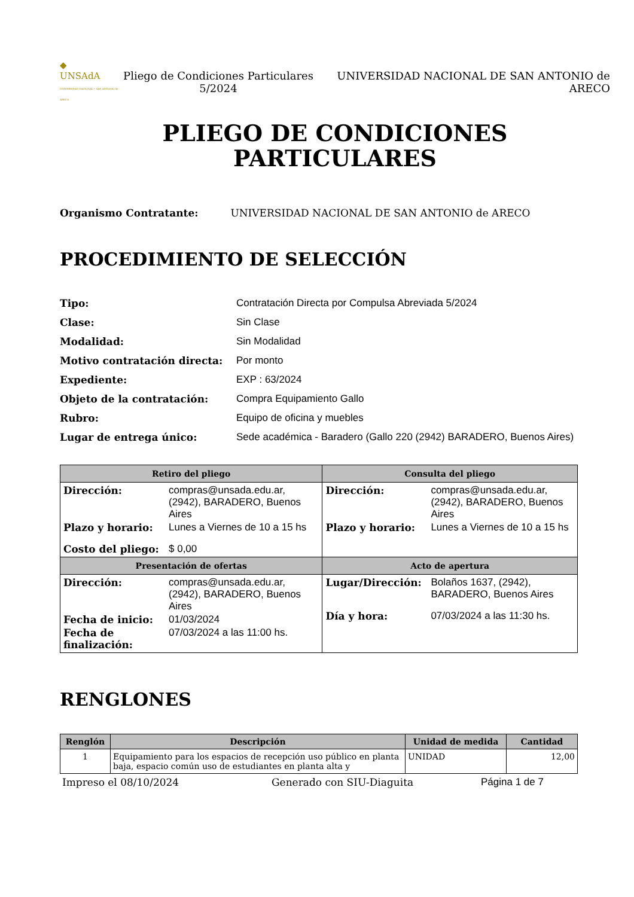◆
UNSAdA
UNIVERSIDAD NACIONAL • SAN ANTONIO de ARECO
Pliego de Condiciones Particulares 5/2024
UNIVERSIDAD NACIONAL DE SAN ANTONIO de ARECO
PLIEGO DE CONDICIONES
PARTICULARES
Organismo Contratante: UNIVERSIDAD NACIONAL DE SAN ANTONIO de ARECO
PROCEDIMIENTO DE SELECCIÓN
| Tipo: | Contratación Directa por Compulsa Abreviada 5/2024 |
| Clase: | Sin Clase |
| Modalidad: | Sin Modalidad |
| Motivo contratación directa: | Por monto |
| Expediente: | EXP : 63/2024 |
| Objeto de la contratación: | Compra Equipamiento Gallo |
| Rubro: | Equipo de oficina y muebles |
| Lugar de entrega único: | Sede académica - Baradero (Gallo 220 (2942) BARADERO, Buenos Aires) |
| Retiro del pliego | Consulta del pliego |
| --- | --- |
| / Dirección: / compras@unsada.edu.ar, (2942), BARADERO, Buenos Aires / / Plazo y horario: / Lunes a Viernes de 10 a 15 hs / / Costo del pliego: / $ 0,00 / | / Dirección: / compras@unsada.edu.ar, (2942), BARADERO, Buenos Aires / / Plazo y horario: / Lunes a Viernes de 10 a 15 hs / |
| Presentación de ofertas | Acto de apertura |
| / Dirección: / compras@unsada.edu.ar, (2942), BARADERO, Buenos Aires / / Fecha de inicio: / 01/03/2024 / / Fecha de finalización: / 07/03/2024 a las 11:00 hs. / | / Lugar/Dirección: / Bolaños 1637, (2942), BARADERO, Buenos Aires / / Día y hora: / 07/03/2024 a las 11:30 hs. / |
RENGLONES
| Renglón | Descripción | Unidad de medida | Cantidad |
| --- | --- | --- | --- |
| 1 | Equipamiento para los espacios de recepción uso público en planta baja, espacio común uso de estudiantes en planta alta y | UNIDAD | 12,00 |
Impreso el 08/10/2024 Generado con SIU-Diaguita Página 1 de 7